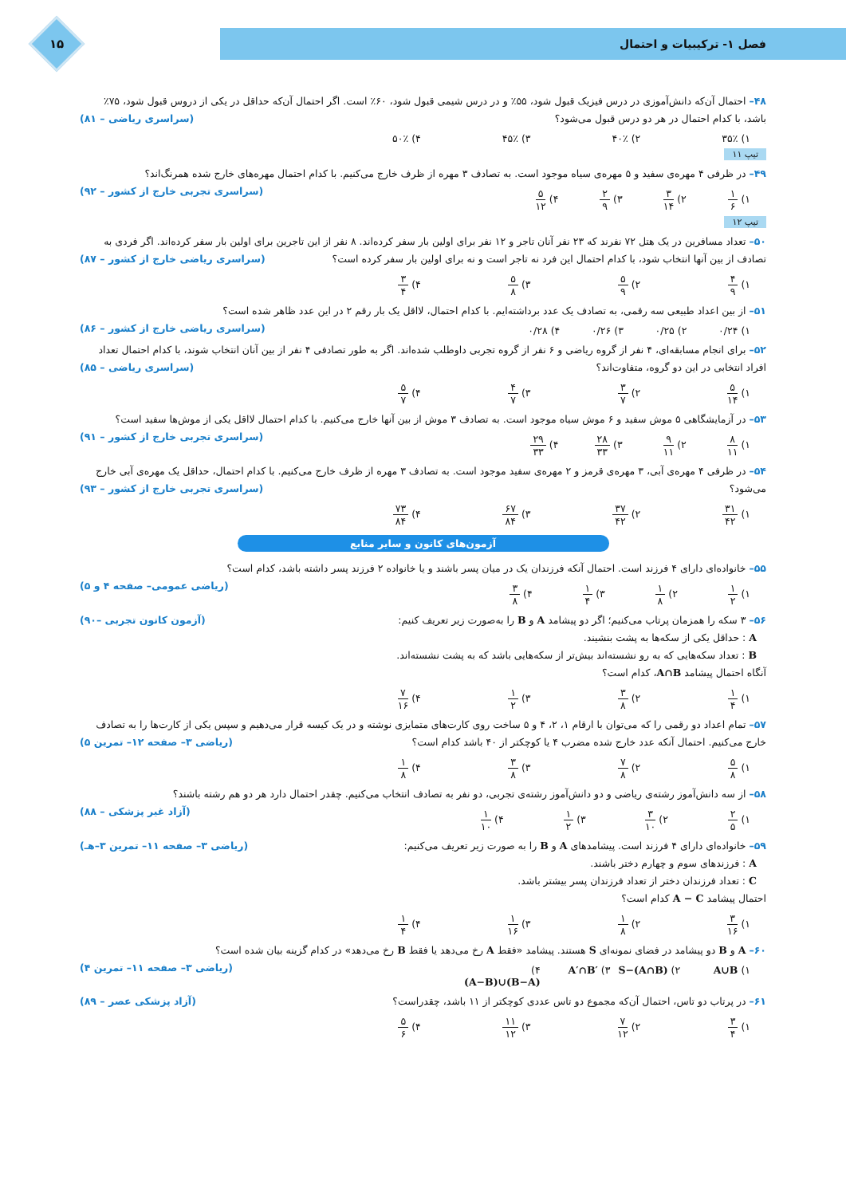فصل ۱- ترکیبیات و احتمال
۱۵
۴۸– احتمال آن‌که دانش‌آموزی در درس فیزیک قبول شود، ۵۵٪ و در درس شیمی قبول شود، ۶۰٪ است. اگر احتمال آن‌که حداقل در یکی از دروس قبول شود، ۷۵٪ باشد، با کدام احتمال در هر دو درس قبول می‌شود؟ (سراسری ریاضی – ۸۱)
۱) ۳۵٪ ۲) ۴۰٪ ۳) ۴۵٪ ۴) ۵۰٪
تیپ ۱۱
۴۹– در ظرفی ۴ مهره‌ی سفید و ۵ مهره‌ی سیاه موجود است. به تصادف ۳ مهره از ظرف خارج می‌کنیم. با کدام احتمال مهره‌های خارج شده همرنگ‌اند؟ (سراسری تجربی خارج از کشور – ۹۲)
۱) ۱ ۶
۲) ۳ ۱۴
۳) ۲ ۹
۴) ۵ ۱۲
تیپ ۱۲
۵۰– تعداد مسافرین در یک هتل ۷۲ نفرند که ۲۳ نفر آنان تاجر و ۱۲ نفر برای اولین بار سفر کرده‌اند. ۸ نفر از این تاجرین برای اولین بار سفر کرده‌اند. اگر فردی به تصادف از بین آنها انتخاب شود، با کدام احتمال این فرد نه تاجر است و نه برای اولین بار سفر کرده است؟ (سراسری ریاضی خارج از کشور – ۸۷)
۱) ۴ ۹
۲) ۵ ۹
۳) ۵ ۸
۴) ۳ ۴
۵۱– از بین اعداد طبیعی سه رقمی، به تصادف یک عدد برداشته‌ایم. با کدام احتمال، لااقل یک بار رقم ۲ در این عدد ظاهر شده است؟ (سراسری ریاضی خارج از کشور – ۸۶)
۱) ۰/۲۴ ۲) ۰/۲۵ ۳) ۰/۲۶ ۴) ۰/۲۸
۵۲– برای انجام مسابقه‌ای، ۴ نفر از گروه ریاضی و ۶ نفر از گروه تجربی داوطلب شده‌اند. اگر به طور تصادفی ۴ نفر از بین آنان انتخاب شوند، با کدام احتمال تعداد افراد انتخابی در این دو گروه، متفاوت‌اند؟ (سراسری ریاضی – ۸۵)
۱) ۵ ۱۴
۲) ۳ ۷
۳) ۴ ۷
۴) ۵ ۷
۵۳– در آزمایشگاهی ۵ موش سفید و ۶ موش سیاه موجود است. به تصادف ۳ موش از بین آنها خارج می‌کنیم. با کدام احتمال لااقل یکی از موش‌ها سفید است؟ (سراسری تجربی خارج از کشور – ۹۱)
۱) ۸ ۱۱
۲) ۹ ۱۱
۳) ۲۸ ۳۳
۴) ۲۹ ۳۳
۵۴– در ظرفی ۴ مهره‌ی آبی، ۳ مهره‌ی قرمز و ۲ مهره‌ی سفید موجود است. به تصادف ۳ مهره از ظرف خارج می‌کنیم. با کدام احتمال، حداقل یک مهره‌ی آبی خارج می‌شود؟ (سراسری تجربی خارج از کشور – ۹۳)
۱) ۳۱ ۴۲
۲) ۳۷ ۴۲
۳) ۶۷ ۸۴
۴) ۷۳ ۸۴
آزمون‌های کانون و سایر منابع
۵۵– خانواده‌ای دارای ۴ فرزند است. احتمال آنکه فرزندان یک در میان پسر باشند و یا خانواده ۲ فرزند پسر داشته باشد، کدام است؟ (ریاضی عمومی– صفحه ۴ و ۵)
۱) ۱ ۲
۲) ۱ ۸
۳) ۱ ۴
۴) ۳ ۸
۵۶– ۳ سکه را همزمان پرتاب می‌کنیم؛ اگر دو پیشامد A و B را به‌صورت زیر تعریف کنیم: (آزمون کانون تجربی –۹۰)
A : حداقل یکی از سکه‌ها به پشت بنشیند.
B : تعداد سکه‌هایی که به رو نشسته‌اند بیش‌تر از سکه‌هایی باشد که به پشت نشسته‌اند.
آنگاه احتمال پیشامد A∩B، کدام است؟
۱) ۱ ۴
۲) ۳ ۸
۳) ۱ ۲
۴) ۷ ۱۶
۵۷– تمام اعداد دو رقمی را که می‌توان با ارقام ۱، ۲، ۴ و ۵ ساخت روی کارت‌های متمایزی نوشته و در یک کیسه قرار می‌دهیم و سپس یکی از کارت‌ها را به تصادف خارج می‌کنیم. احتمال آنکه عدد خارج شده مضرب ۴ یا کوچکتر از ۴۰ باشد کدام است؟ (ریاضی ۳– صفحه ۱۲– تمرین ۵)
۱) ۵ ۸
۲) ۷ ۸
۳) ۳ ۸
۴) ۱ ۸
۵۸– از سه دانش‌آموز رشته‌ی ریاضی و دو دانش‌آموز رشته‌ی تجربی، دو نفر به تصادف انتخاب می‌کنیم. چقدر احتمال دارد هر دو هم رشته باشند؟ (آزاد غیر پزشکی – ۸۸)
۱) ۲ ۵
۲) ۳ ۱۰
۳) ۱ ۲
۴) ۱ ۱۰
۵۹– خانواده‌ای دارای ۴ فرزند است. پیشامدهای A و B را به صورت زیر تعریف می‌کنیم: (ریاضی ۳– صفحه ۱۱– تمرین ۳–هـ)
A : فرزندهای سوم و چهارم دختر باشند.
C : تعداد فرزندان دختر از تعداد فرزندان پسر بیشتر باشد.
احتمال پیشامد A − C کدام است؟
۱) ۳ ۱۶
۲) ۱ ۸
۳) ۱ ۱۶
۴) ۱ ۴
۶۰– A و B دو پیشامد در فضای نمونه‌ای S هستند. پیشامد «فقط A رخ می‌دهد یا فقط B رخ می‌دهد» در کدام گزینه بیان شده است؟ (ریاضی ۳– صفحه ۱۱– تمرین ۴)
۱) A∪B ۲) S−(A∩B) ۳) A′∩B′ ۴) (A−B)∪(B−A)
۶۱– در پرتاب دو تاس، احتمال آن‌که مجموع دو تاس عددی کوچکتر از ۱۱ باشد، چقدراست؟ (آزاد پزشکی عصر – ۸۹)
۱) ۳ ۴
۲) ۷ ۱۲
۳) ۱۱ ۱۲
۴) ۵ ۶